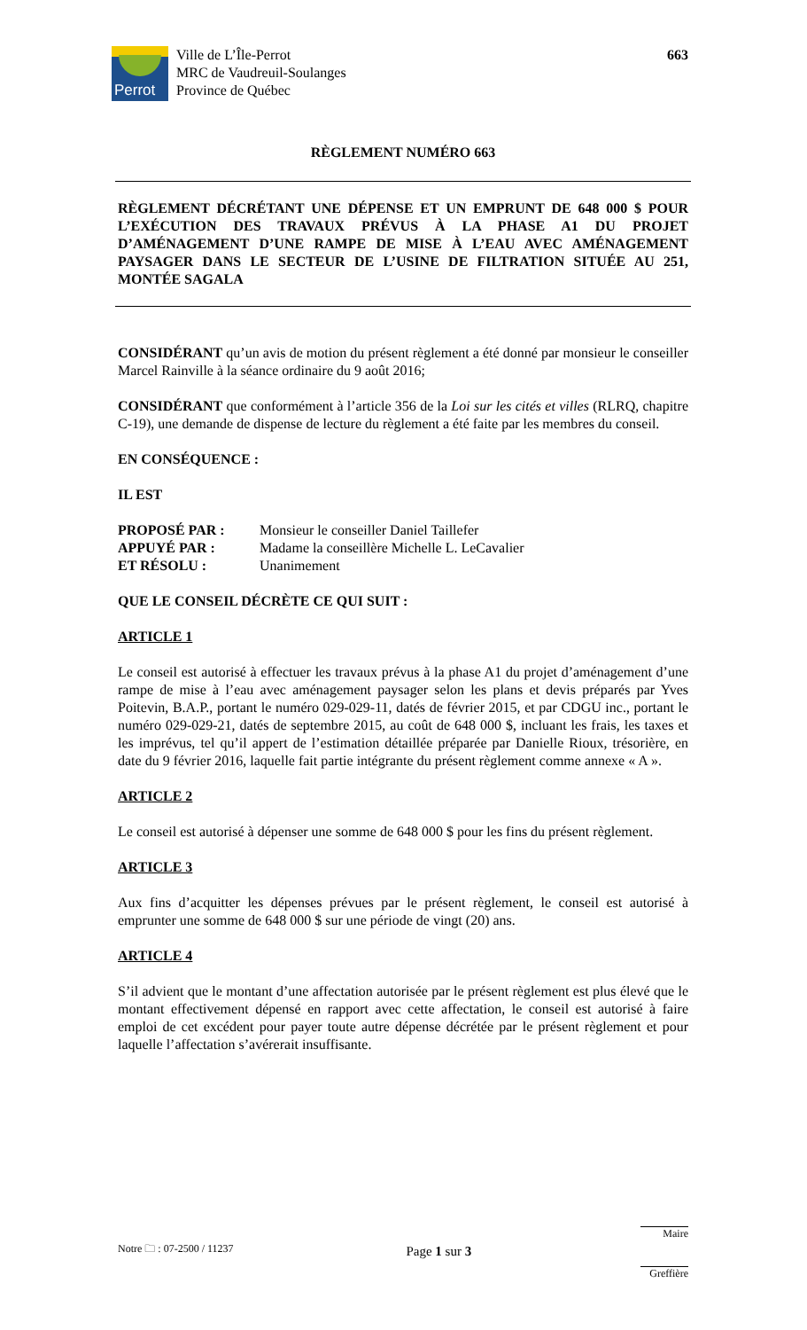Perrot
Ville de L’Île-Perrot
MRC de Vaudreuil-Soulanges
Province de Québec
663
RÈGLEMENT NUMÉRO 663
RÈGLEMENT DÉCRÉTANT UNE DÉPENSE ET UN EMPRUNT DE 648 000 $ POUR L’EXÉCUTION DES TRAVAUX PRÉVUS À LA PHASE A1 DU PROJET D’AMÉNAGEMENT D’UNE RAMPE DE MISE À L’EAU AVEC AMÉNAGEMENT PAYSAGER DANS LE SECTEUR DE L’USINE DE FILTRATION SITUÉE AU 251, MONTÉE SAGALA
CONSIDÉRANT qu’un avis de motion du présent règlement a été donné par monsieur le conseiller Marcel Rainville à la séance ordinaire du 9 août 2016;
CONSIDÉRANT que conformément à l’article 356 de la Loi sur les cités et villes (RLRQ, chapitre C-19), une demande de dispense de lecture du règlement a été faite par les membres du conseil.
EN CONSÉQUENCE :
IL EST
| PROPOSÉ PAR : | Monsieur le conseiller Daniel Taillefer |
| APPUYÉ PAR : | Madame la conseillère Michelle L. LeCavalier |
| ET RÉSOLU : | Unanimement |
QUE LE CONSEIL DÉCRÈTE CE QUI SUIT :
ARTICLE 1
Le conseil est autorisé à effectuer les travaux prévus à la phase A1 du projet d’aménagement d’une rampe de mise à l’eau avec aménagement paysager selon les plans et devis préparés par Yves Poitevin, B.A.P., portant le numéro 029-029-11, datés de février 2015, et par CDGU inc., portant le numéro 029-029-21, datés de septembre 2015, au coût de 648 000 $, incluant les frais, les taxes et les imprévus, tel qu’il appert de l’estimation détaillée préparée par Danielle Rioux, trésorière, en date du 9 février 2016, laquelle fait partie intégrante du présent règlement comme annexe « A ».
ARTICLE 2
Le conseil est autorisé à dépenser une somme de 648 000 $ pour les fins du présent règlement.
ARTICLE 3
Aux fins d’acquitter les dépenses prévues par le présent règlement, le conseil est autorisé à emprunter une somme de 648 000 $ sur une période de vingt (20) ans.
ARTICLE 4
S’il advient que le montant d’une affectation autorisée par le présent règlement est plus élevé que le montant effectivement dépensé en rapport avec cette affectation, le conseil est autorisé à faire emploi de cet excédent pour payer toute autre dépense décrétée par le présent règlement et pour laquelle l’affectation s’avérerait insuffisante.
Maire
Notre 🗀 : 07-2500 / 11237 Page 1 sur 3
Greffière